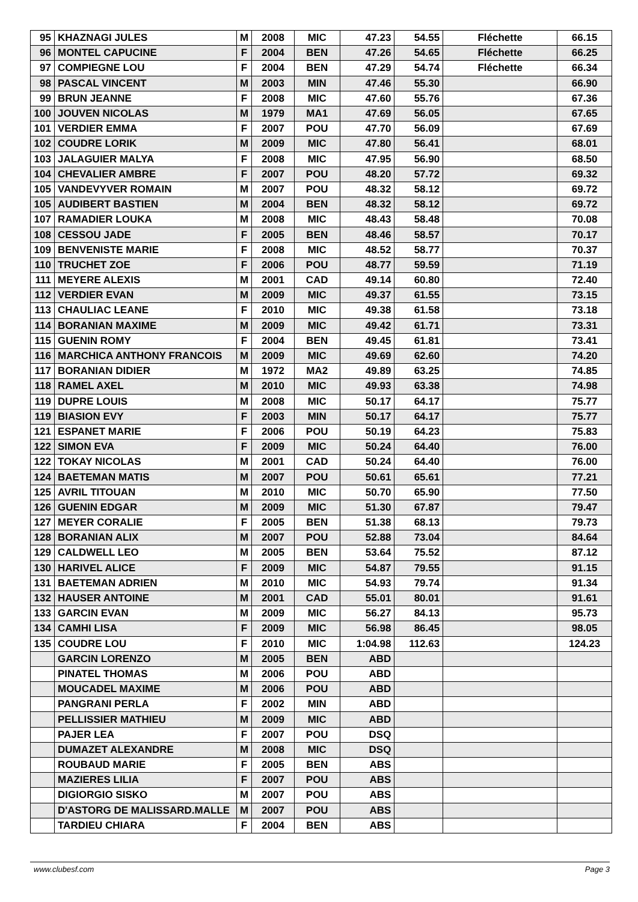| 95 | KHAZNAGI JULES | M | 2008 | MIC | 47.23 | 54.55 | Fléchette | 66.15 |
| 96 | MONTEL CAPUCINE | F | 2004 | BEN | 47.26 | 54.65 | Fléchette | 66.25 |
| 97 | COMPIEGNE LOU | F | 2004 | BEN | 47.29 | 54.74 | Fléchette | 66.34 |
| 98 | PASCAL VINCENT | M | 2003 | MIN | 47.46 | 55.30 | | 66.90 |
| 99 | BRUN JEANNE | F | 2008 | MIC | 47.60 | 55.76 | | 67.36 |
| 100 | JOUVEN NICOLAS | M | 1979 | MA1 | 47.69 | 56.05 | | 67.65 |
| 101 | VERDIER EMMA | F | 2007 | POU | 47.70 | 56.09 | | 67.69 |
| 102 | COUDRE LORIK | M | 2009 | MIC | 47.80 | 56.41 | | 68.01 |
| 103 | JALAGUIER MALYA | F | 2008 | MIC | 47.95 | 56.90 | | 68.50 |
| 104 | CHEVALIER AMBRE | F | 2007 | POU | 48.20 | 57.72 | | 69.32 |
| 105 | VANDEVYVER ROMAIN | M | 2007 | POU | 48.32 | 58.12 | | 69.72 |
| 105 | AUDIBERT BASTIEN | M | 2004 | BEN | 48.32 | 58.12 | | 69.72 |
| 107 | RAMADIER LOUKA | M | 2008 | MIC | 48.43 | 58.48 | | 70.08 |
| 108 | CESSOU JADE | F | 2005 | BEN | 48.46 | 58.57 | | 70.17 |
| 109 | BENVENISTE MARIE | F | 2008 | MIC | 48.52 | 58.77 | | 70.37 |
| 110 | TRUCHET ZOE | F | 2006 | POU | 48.77 | 59.59 | | 71.19 |
| 111 | MEYERE ALEXIS | M | 2001 | CAD | 49.14 | 60.80 | | 72.40 |
| 112 | VERDIER EVAN | M | 2009 | MIC | 49.37 | 61.55 | | 73.15 |
| 113 | CHAULIAC LEANE | F | 2010 | MIC | 49.38 | 61.58 | | 73.18 |
| 114 | BORANIAN MAXIME | M | 2009 | MIC | 49.42 | 61.71 | | 73.31 |
| 115 | GUENIN ROMY | F | 2004 | BEN | 49.45 | 61.81 | | 73.41 |
| 116 | MARCHICA ANTHONY FRANCOIS | M | 2009 | MIC | 49.69 | 62.60 | | 74.20 |
| 117 | BORANIAN DIDIER | M | 1972 | MA2 | 49.89 | 63.25 | | 74.85 |
| 118 | RAMEL AXEL | M | 2010 | MIC | 49.93 | 63.38 | | 74.98 |
| 119 | DUPRE LOUIS | M | 2008 | MIC | 50.17 | 64.17 | | 75.77 |
| 119 | BIASION EVY | F | 2003 | MIN | 50.17 | 64.17 | | 75.77 |
| 121 | ESPANET MARIE | F | 2006 | POU | 50.19 | 64.23 | | 75.83 |
| 122 | SIMON EVA | F | 2009 | MIC | 50.24 | 64.40 | | 76.00 |
| 122 | TOKAY NICOLAS | M | 2001 | CAD | 50.24 | 64.40 | | 76.00 |
| 124 | BAETEMAN MATIS | M | 2007 | POU | 50.61 | 65.61 | | 77.21 |
| 125 | AVRIL TITOUAN | M | 2010 | MIC | 50.70 | 65.90 | | 77.50 |
| 126 | GUENIN EDGAR | M | 2009 | MIC | 51.30 | 67.87 | | 79.47 |
| 127 | MEYER CORALIE | F | 2005 | BEN | 51.38 | 68.13 | | 79.73 |
| 128 | BORANIAN ALIX | M | 2007 | POU | 52.88 | 73.04 | | 84.64 |
| 129 | CALDWELL LEO | M | 2005 | BEN | 53.64 | 75.52 | | 87.12 |
| 130 | HARIVEL ALICE | F | 2009 | MIC | 54.87 | 79.55 | | 91.15 |
| 131 | BAETEMAN ADRIEN | M | 2010 | MIC | 54.93 | 79.74 | | 91.34 |
| 132 | HAUSER ANTOINE | M | 2001 | CAD | 55.01 | 80.01 | | 91.61 |
| 133 | GARCIN EVAN | M | 2009 | MIC | 56.27 | 84.13 | | 95.73 |
| 134 | CAMHI LISA | F | 2009 | MIC | 56.98 | 86.45 | | 98.05 |
| 135 | COUDRE LOU | F | 2010 | MIC | 1:04.98 | 112.63 | | 124.23 |
| | GARCIN LORENZO | M | 2005 | BEN | ABD | | | |
| | PINATEL THOMAS | M | 2006 | POU | ABD | | | |
| | MOUCADEL MAXIME | M | 2006 | POU | ABD | | | |
| | PANGRANI PERLA | F | 2002 | MIN | ABD | | | |
| | PELLISSIER MATHIEU | M | 2009 | MIC | ABD | | | |
| | PAJER LEA | F | 2007 | POU | DSQ | | | |
| | DUMAZET ALEXANDRE | M | 2008 | MIC | DSQ | | | |
| | ROUBAUD MARIE | F | 2005 | BEN | ABS | | | |
| | MAZIERES LILIA | F | 2007 | POU | ABS | | | |
| | DIGIORGIO SISKO | M | 2007 | POU | ABS | | | |
| | D'ASTORG DE MALISSARD.MALLE | M | 2007 | POU | ABS | | | |
| | TARDIEU CHIARA | F | 2004 | BEN | ABS | | | |
www.clubesf.com Page 3